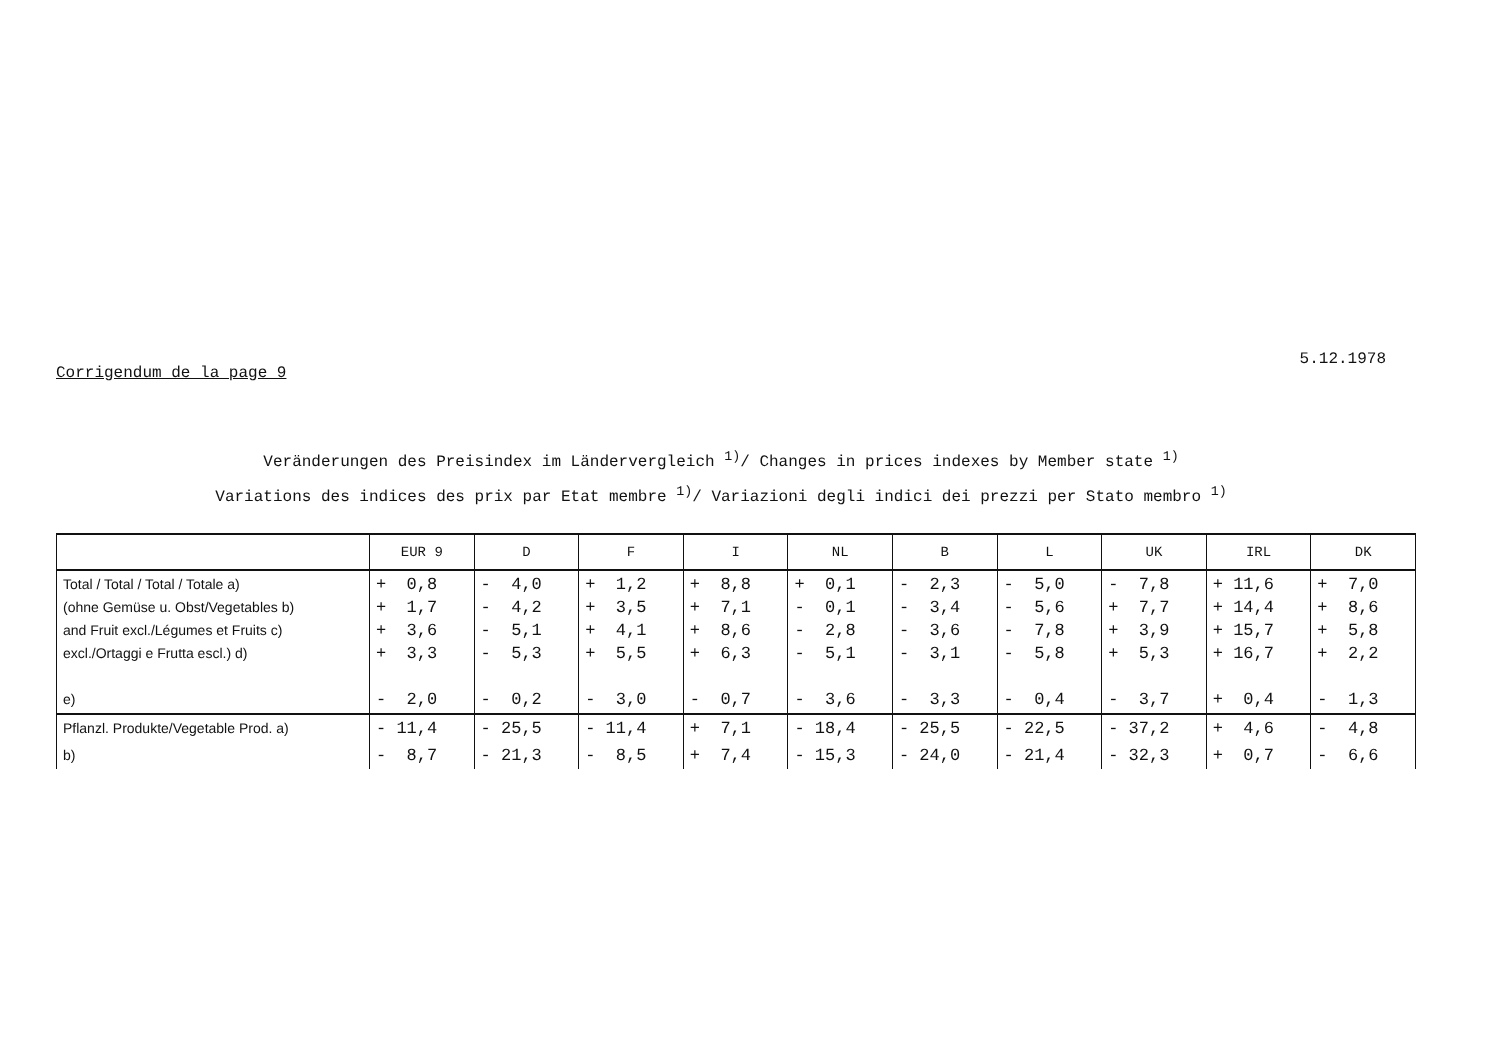Corrigendum de la page 9 5.12.1978
Veränderungen des Preisindex im Ländervergleich <sup>1)</sup>/ Changes in prices indexes by Member state <sup>1)</sup>
Variations des indices des prix par Etat membre <sup>1)</sup>/ Variazioni degli indici dei prezzi per Stato membro <sup>1)</sup>
| | EUR 9 | D | F | I | NL | B | L | UK | IRL | DK |
| --- | --- | --- | --- | --- | --- | --- | --- | --- | --- | --- |
| Total / Total / Total / Totale a) (ohne Gemüse u. Obst/Vegetables b) and Fruit excl./Légumes et Fruits c) excl./Ortaggi e Frutta escl.) d) e) | + 0,8 + 1,7 + 3,6 + 3,3 - 2,0 | - 4,0 - 4,2 - 5,1 - 5,3 - 0,2 | + 1,2 + 3,5 + 4,1 + 5,5 - 3,0 | + 8,8 + 7,1 + 8,6 + 6,3 - 0,7 | + 0,1 - 0,1 - 2,8 - 5,1 - 3,6 | - 2,3 - 3,4 - 3,6 - 3,1 - 3,3 | - 5,0 - 5,6 - 7,8 - 5,8 - 0,4 | - 7,8 + 7,7 + 3,9 + 5,3 - 3,7 | + 11,6 + 14,4 + 15,7 + 16,7 + 0,4 | + 7,0 + 8,6 + 5,8 + 2,2 - 1,3 |
| Pflanzl. Produkte/Vegetable Prod. a) | - 11,4 | - 25,5 | - 11,4 | + 7,1 | - 18,4 | - 25,5 | - 22,5 | - 37,2 | + 4,6 | - 4,8 |
| b) | - 8,7 | - 21,3 | - 8,5 | + 7,4 | - 15,3 | - 24,0 | - 21,4 | - 32,3 | + 0,7 | - 6,6 |